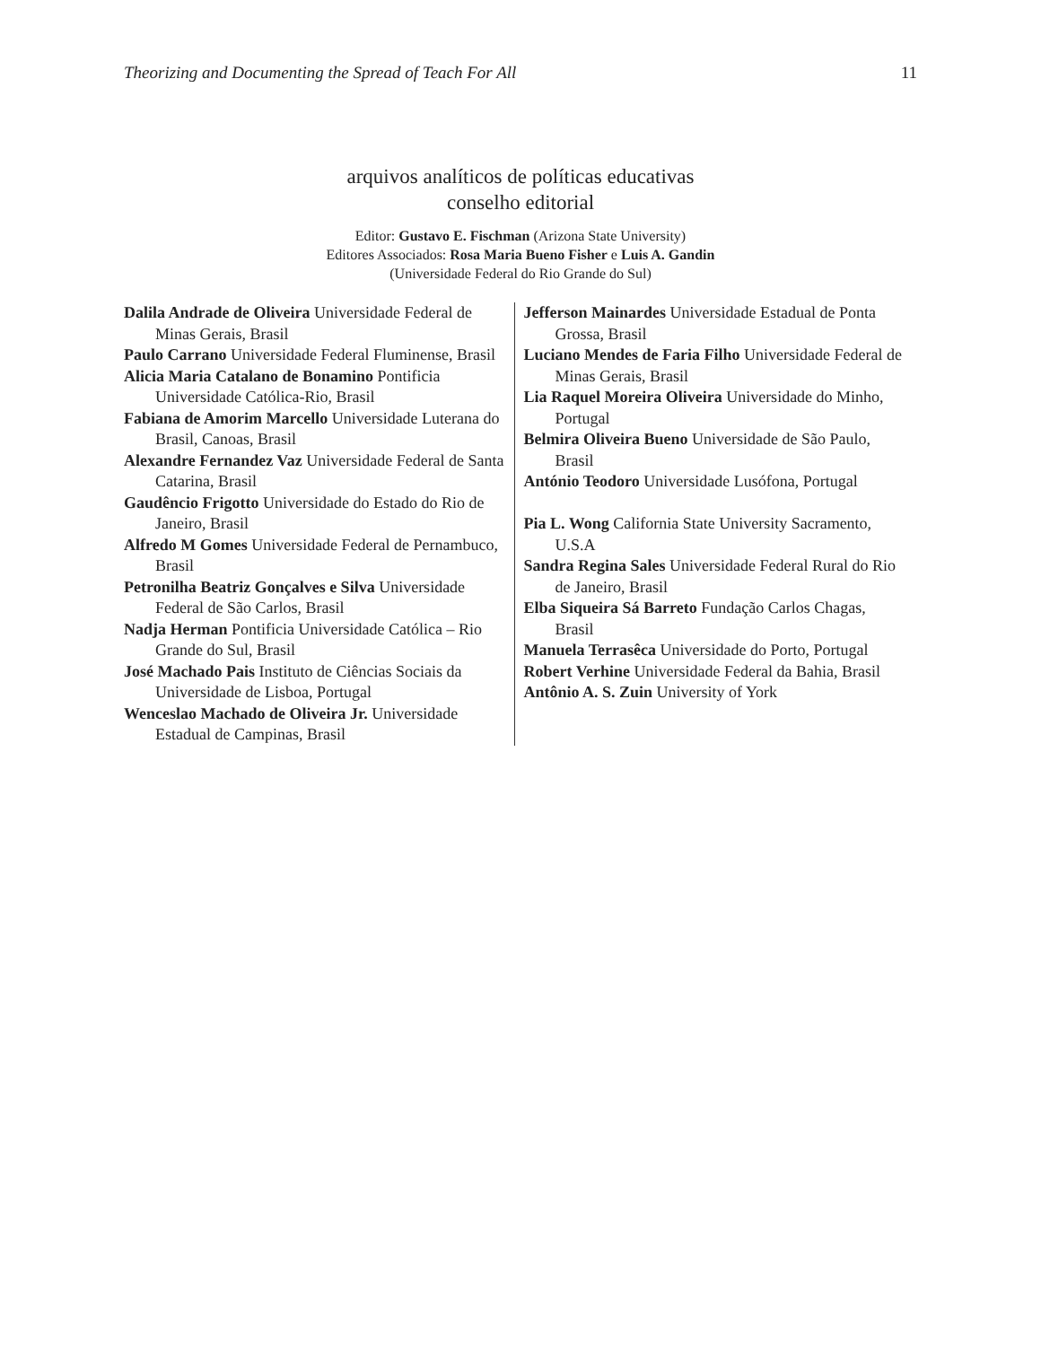Theorizing and Documenting the Spread of Teach For All 11
arquivos analíticos de políticas educativas
conselho editorial
Editor: Gustavo E. Fischman (Arizona State University)
Editores Associados: Rosa Maria Bueno Fisher e Luis A. Gandin
(Universidade Federal do Rio Grande do Sul)
Dalila Andrade de Oliveira Universidade Federal de Minas Gerais, Brasil
Paulo Carrano Universidade Federal Fluminense, Brasil
Alicia Maria Catalano de Bonamino Pontificia Universidade Católica-Rio, Brasil
Fabiana de Amorim Marcello Universidade Luterana do Brasil, Canoas, Brasil
Alexandre Fernandez Vaz Universidade Federal de Santa Catarina, Brasil
Gaudêncio Frigotto Universidade do Estado do Rio de Janeiro, Brasil
Alfredo M Gomes Universidade Federal de Pernambuco, Brasil
Petronilha Beatriz Gonçalves e Silva Universidade Federal de São Carlos, Brasil
Nadja Herman Pontificia Universidade Católica – Rio Grande do Sul, Brasil
José Machado Pais Instituto de Ciências Sociais da Universidade de Lisboa, Portugal
Wenceslao Machado de Oliveira Jr. Universidade Estadual de Campinas, Brasil
Jefferson Mainardes Universidade Estadual de Ponta Grossa, Brasil
Luciano Mendes de Faria Filho Universidade Federal de Minas Gerais, Brasil
Lia Raquel Moreira Oliveira Universidade do Minho, Portugal
Belmira Oliveira Bueno Universidade de São Paulo, Brasil
António Teodoro Universidade Lusófona, Portugal
Pia L. Wong California State University Sacramento, U.S.A
Sandra Regina Sales Universidade Federal Rural do Rio de Janeiro, Brasil
Elba Siqueira Sá Barreto Fundação Carlos Chagas, Brasil
Manuela Terrasêca Universidade do Porto, Portugal
Robert Verhine Universidade Federal da Bahia, Brasil
Antônio A. S. Zuin University of York